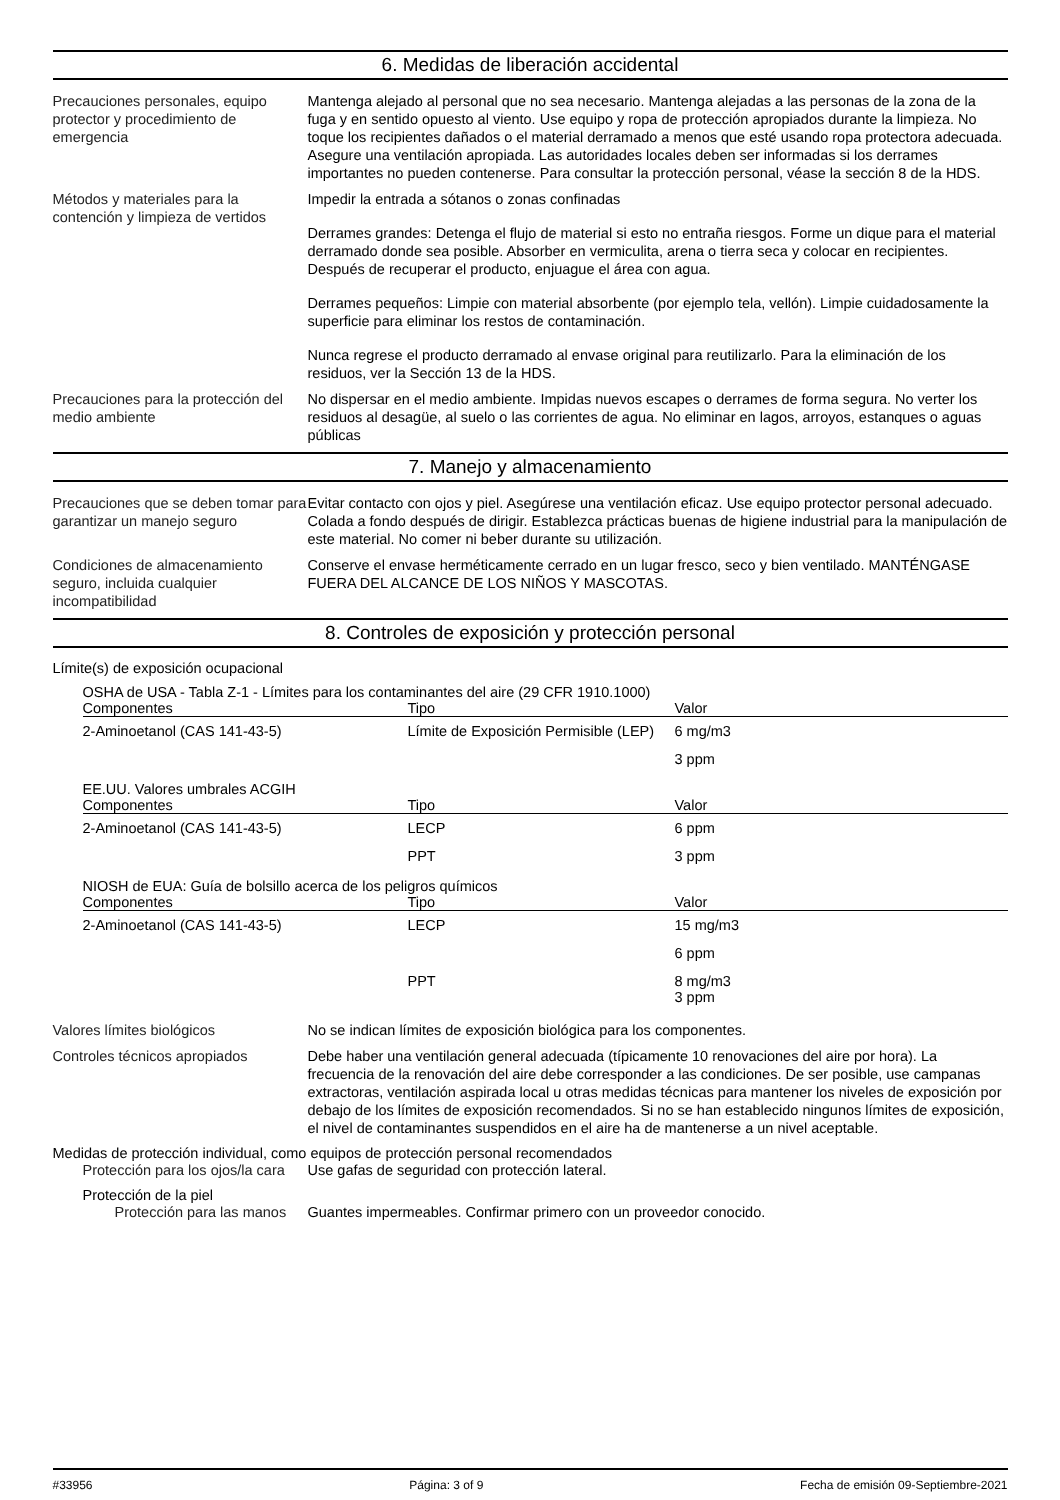6. Medidas de liberación accidental
Precauciones personales, equipo protector y procedimiento de emergencia
Mantenga alejado al personal que no sea necesario. Mantenga alejadas a las personas de la zona de la fuga y en sentido opuesto al viento. Use equipo y ropa de protección apropiados durante la limpieza. No toque los recipientes dañados o el material derramado a menos que esté usando ropa protectora adecuada. Asegure una ventilación apropiada. Las autoridades locales deben ser informadas si los derrames importantes no pueden contenerse. Para consultar la protección personal, véase la sección 8 de la HDS.
Métodos y materiales para la contención y limpieza de vertidos
Impedir la entrada a sótanos o zonas confinadas
Derrames grandes: Detenga el flujo de material si esto no entraña riesgos. Forme un dique para el material derramado donde sea posible. Absorber en vermiculita, arena o tierra seca y colocar en recipientes. Después de recuperar el producto, enjuague el área con agua.
Derrames pequeños: Limpie con material absorbente (por ejemplo tela, vellón). Limpie cuidadosamente la superficie para eliminar los restos de contaminación.
Nunca regrese el producto derramado al envase original para reutilizarlo. Para la eliminación de los residuos, ver la Sección 13 de la HDS.
Precauciones para la protección del medio ambiente
No dispersar en el medio ambiente. Impidas nuevos escapes o derrames de forma segura. No verter los residuos al desagüe, al suelo o las corrientes de agua. No eliminar en lagos, arroyos, estanques o aguas públicas
7. Manejo y almacenamiento
Precauciones que se deben tomar para garantizar un manejo seguro
Evitar contacto con ojos y piel. Asegúrese una ventilación eficaz. Use equipo protector personal adecuado. Colada a fondo después de dirigir. Establezca prácticas buenas de higiene industrial para la manipulación de este material. No comer ni beber durante su utilización.
Condiciones de almacenamiento seguro, incluida cualquier incompatibilidad
Conserve el envase herméticamente cerrado en un lugar fresco, seco y bien ventilado. MANTÉNGASE FUERA DEL ALCANCE DE LOS NIÑOS Y MASCOTAS.
8. Controles de exposición y protección personal
Límite(s) de exposición ocupacional
OSHA de USA - Tabla Z-1 - Límites para los contaminantes del aire (29 CFR 1910.1000)
| Componentes | Tipo | Valor |
| --- | --- | --- |
| 2-Aminoetanol (CAS 141-43-5) | Límite de Exposición Permisible (LEP) | 6 mg/m3 |
| | | 3 ppm |
EE.UU. Valores umbrales ACGIH
| Componentes | Tipo | Valor |
| --- | --- | --- |
| 2-Aminoetanol (CAS 141-43-5) | LECP | 6 ppm |
| | PPT | 3 ppm |
NIOSH de EUA: Guía de bolsillo acerca de los peligros químicos
| Componentes | Tipo | Valor |
| --- | --- | --- |
| 2-Aminoetanol (CAS 141-43-5) | LECP | 15 mg/m3 |
| | | 6 ppm |
| | PPT | 8 mg/m3 3 ppm |
Valores límites biológicos No se indican límites de exposición biológica para los componentes.
Controles técnicos apropiados Debe haber una ventilación general adecuada (típicamente 10 renovaciones del aire por hora). La frecuencia de la renovación del aire debe corresponder a las condiciones. De ser posible, use campanas extractoras, ventilación aspirada local u otras medidas técnicas para mantener los niveles de exposición por debajo de los límites de exposición recomendados. Si no se han establecido ningunos límites de exposición, el nivel de contaminantes suspendidos en el aire ha de mantenerse a un nivel aceptable.
Medidas de protección individual, como equipos de protección personal recomendados
Protección para los ojos/la cara
Use gafas de seguridad con protección lateral.
Protección de la piel
Protección para las manos
Guantes impermeables. Confirmar primero con un proveedor conocido.
#33956 Página: 3 of 9 Fecha de emisión 09-Septiembre-2021